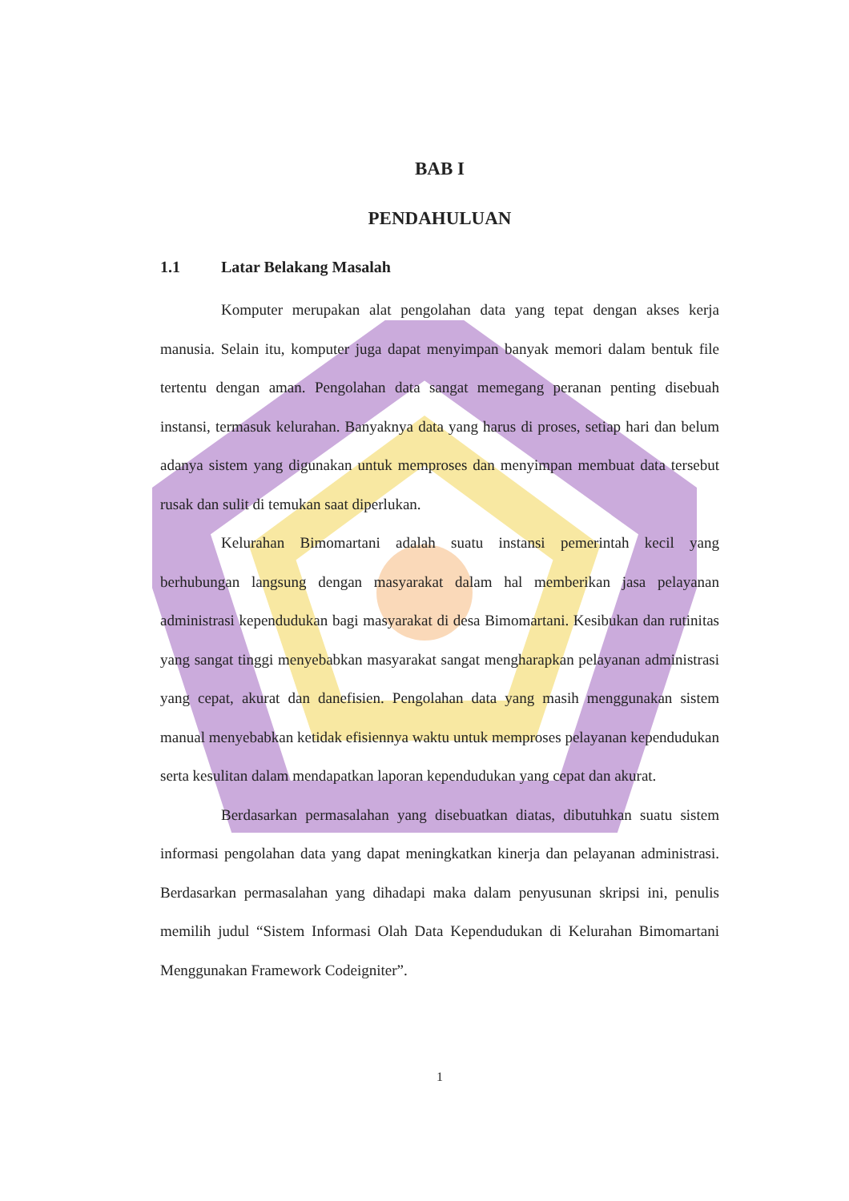BAB I
PENDAHULUAN
1.1 Latar Belakang Masalah
Komputer merupakan alat pengolahan data yang tepat dengan akses kerja manusia. Selain itu, komputer juga dapat menyimpan banyak memori dalam bentuk file tertentu dengan aman. Pengolahan data sangat memegang peranan penting disebuah instansi, termasuk kelurahan. Banyaknya data yang harus di proses, setiap hari dan belum adanya sistem yang digunakan untuk memproses dan menyimpan membuat data tersebut rusak dan sulit di temukan saat diperlukan.
Kelurahan Bimomartani adalah suatu instansi pemerintah kecil yang berhubungan langsung dengan masyarakat dalam hal memberikan jasa pelayanan administrasi kependudukan bagi masyarakat di desa Bimomartani. Kesibukan dan rutinitas yang sangat tinggi menyebabkan masyarakat sangat mengharapkan pelayanan administrasi yang cepat, akurat dan danefisien. Pengolahan data yang masih menggunakan sistem manual menyebabkan ketidak efisiennya waktu untuk memproses pelayanan kependudukan serta kesulitan dalam mendapatkan laporan kependudukan yang cepat dan akurat.
Berdasarkan permasalahan yang disebuatkan diatas, dibutuhkan suatu sistem informasi pengolahan data yang dapat meningkatkan kinerja dan pelayanan administrasi. Berdasarkan permasalahan yang dihadapi maka dalam penyusunan skripsi ini, penulis memilih judul “Sistem Informasi Olah Data Kependudukan di Kelurahan Bimomartani Menggunakan Framework Codeigniter”.
1